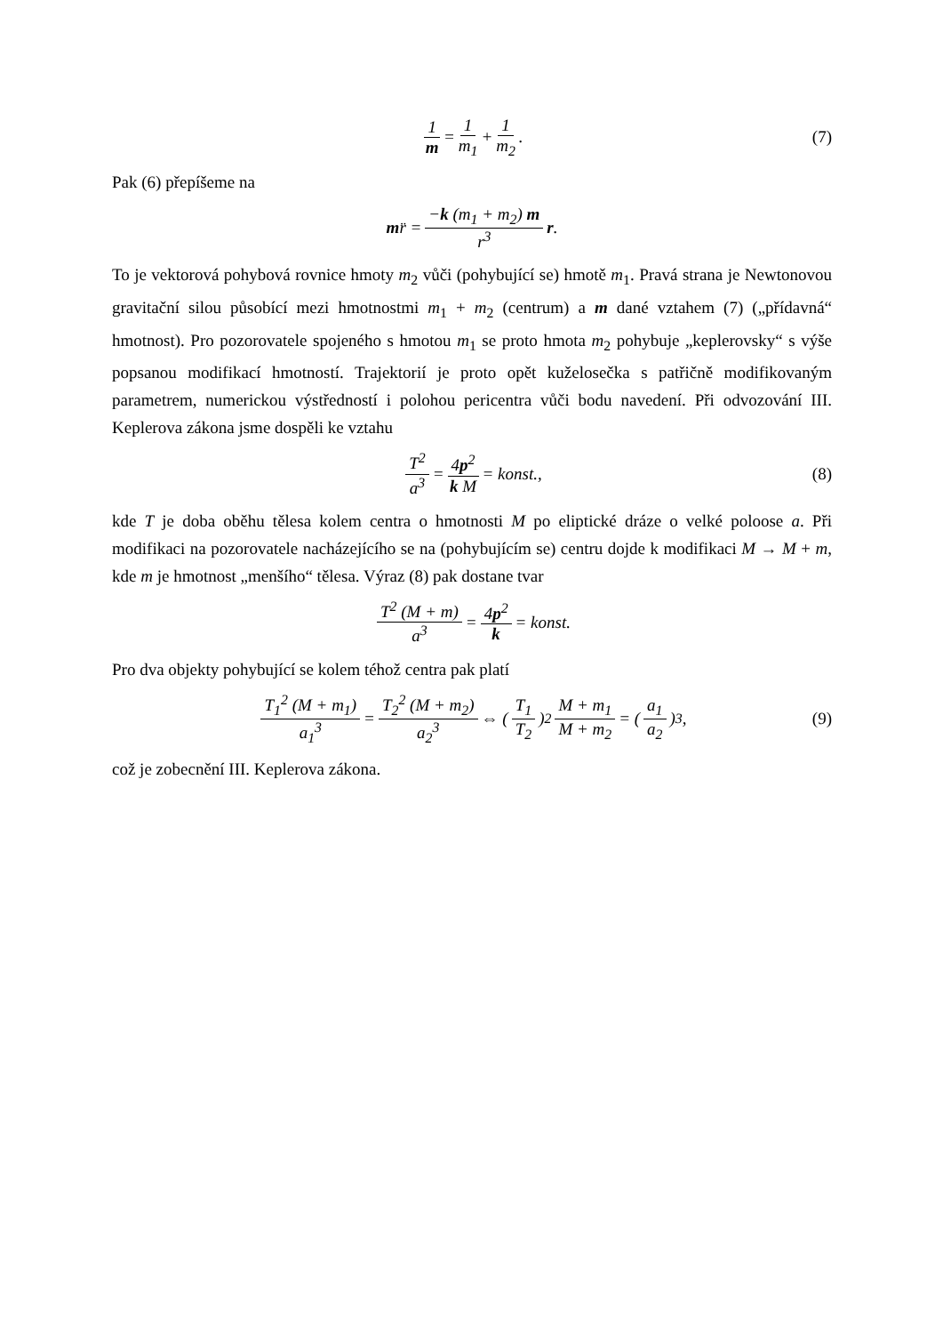1 m = 1 m<sub>1</sub> + 1 m<sub>2</sub>. (7)
Pak (6) přepíšeme na
m r̈ = −k (m<sub>1</sub> + m<sub>2</sub>) m r<sup>3</sup> r.
To je vektorová pohybová rovnice hmoty m<sub>2</sub> vůči (pohybující se) hmotě m<sub>1</sub>. Pravá strana je Newtonovou gravitační silou působící mezi hmotnostmi m<sub>1</sub> + m<sub>2</sub> (centrum) a m dané vztahem (7) („přídavná“ hmotnost). Pro pozorovatele spojeného s hmotou m<sub>1</sub> se proto hmota m<sub>2</sub> pohybuje „keplerovsky“ s výše popsanou modifikací hmotností. Trajektorií je proto opět kuželosečka s patřičně modifikovaným parametrem, numerickou výstředností i polohou pericentra vůči bodu navedení. Při odvozování III. Keplerova zákona jsme dospěli ke vztahu
T<sup>2</sup> a<sup>3</sup> = 4p<sup>2</sup> k M = konst., (8)
kde T je doba oběhu tělesa kolem centra o hmotnosti M po eliptické dráze o velké poloose a. Při modifikaci na pozorovatele nacházejícího se na (pohybujícím se) centru dojde k modifikaci M → M + m, kde m je hmotnost „menšího“ tělesa. Výraz (8) pak dostane tvar
T<sup>2</sup> (M + m) a<sup>3</sup> = 4p<sup>2</sup> k = konst.
Pro dva objekty pohybující se kolem téhož centra pak platí
T<sub>1</sub><sup>2</sup> (M + m<sub>1</sub>) a<sub>1</sub><sup>3</sup> = T<sub>2</sub><sup>2</sup> (M + m<sub>2</sub>) a<sub>2</sub><sup>3</sup> ⇔ (T<sub>1</sub> T<sub>2</sub>)<sup>2</sup> M + m<sub>1</sub> M + m<sub>2</sub> = (a<sub>1</sub> a<sub>2</sub>)<sup>3</sup>, (9)
což je zobecnění III. Keplerova zákona.